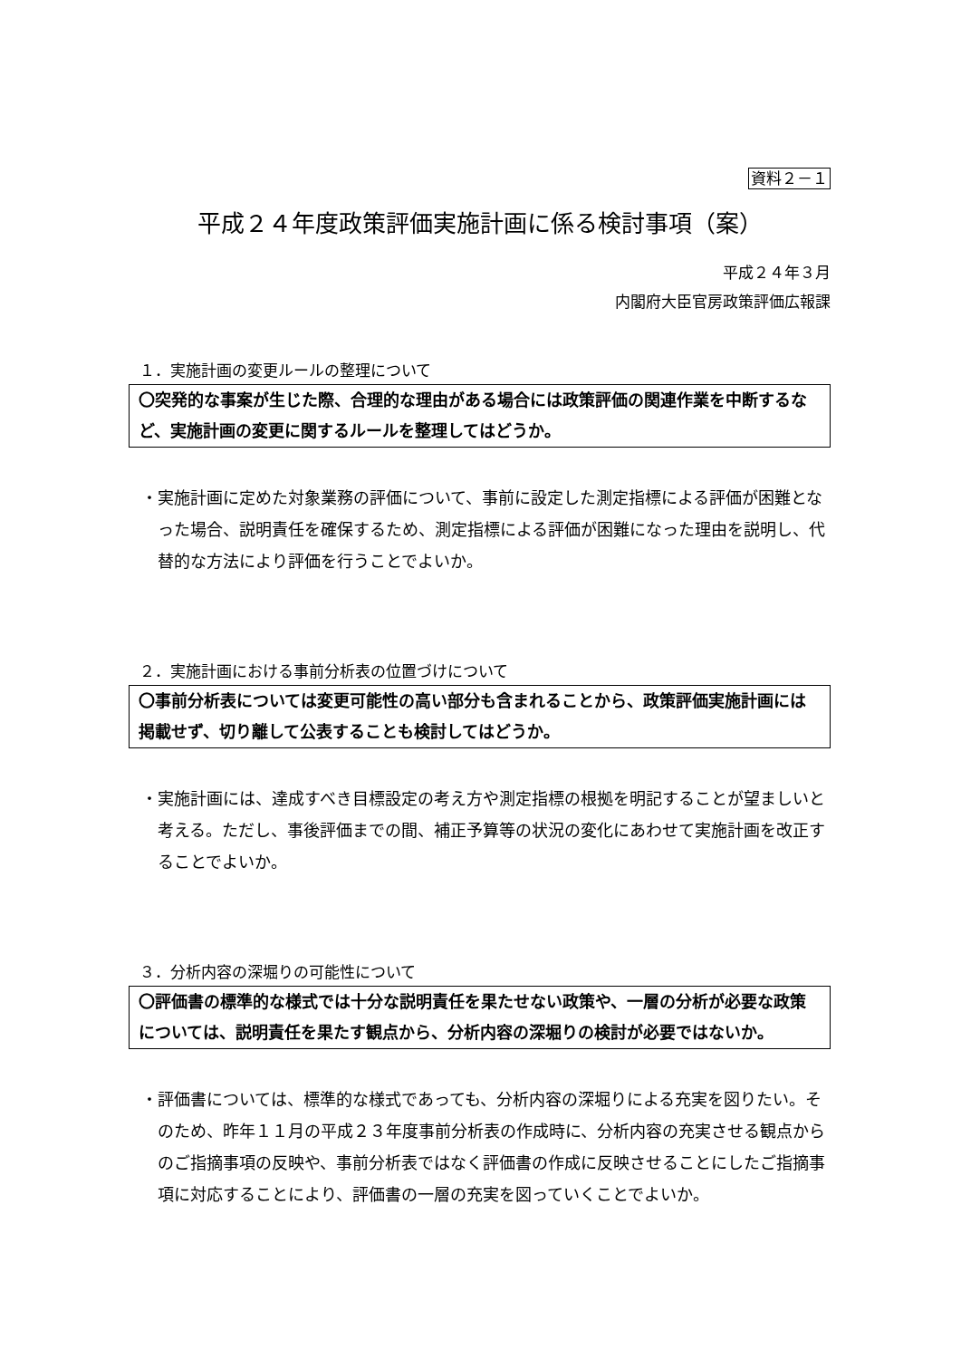資料２－１
平成２４年度政策評価実施計画に係る検討事項（案）
平成２４年３月
内閣府大臣官房政策評価広報課
１．実施計画の変更ルールの整理について
〇突発的な事案が生じた際、合理的な理由がある場合には政策評価の関連作業を中断するなど、実施計画の変更に関するルールを整理してはどうか。
・実施計画に定めた対象業務の評価について、事前に設定した測定指標による評価が困難となった場合、説明責任を確保するため、測定指標による評価が困難になった理由を説明し、代替的な方法により評価を行うことでよいか。
２．実施計画における事前分析表の位置づけについて
〇事前分析表については変更可能性の高い部分も含まれることから、政策評価実施計画には掲載せず、切り離して公表することも検討してはどうか。
・実施計画には、達成すべき目標設定の考え方や測定指標の根拠を明記することが望ましいと考える。ただし、事後評価までの間、補正予算等の状況の変化にあわせて実施計画を改正することでよいか。
３．分析内容の深堀りの可能性について
〇評価書の標準的な様式では十分な説明責任を果たせない政策や、一層の分析が必要な政策については、説明責任を果たす観点から、分析内容の深堀りの検討が必要ではないか。
・評価書については、標準的な様式であっても、分析内容の深堀りによる充実を図りたい。そのため、昨年１１月の平成２３年度事前分析表の作成時に、分析内容の充実させる観点からのご指摘事項の反映や、事前分析表ではなく評価書の作成に反映させることにしたご指摘事項に対応することにより、評価書の一層の充実を図っていくことでよいか。